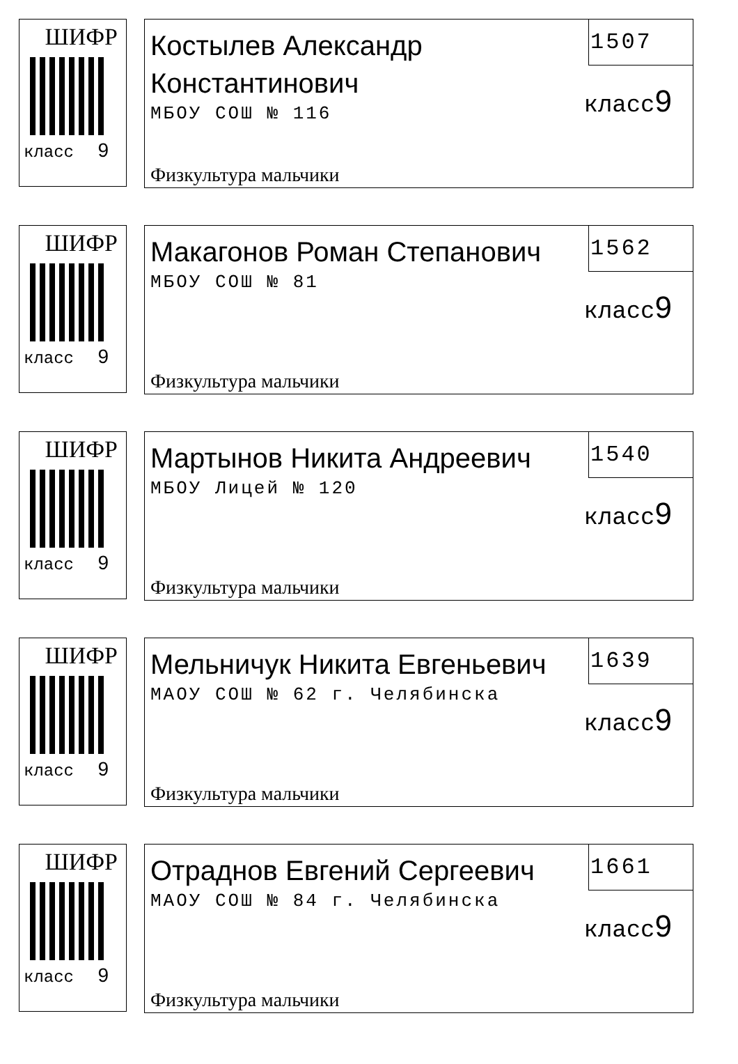ШИФР
класс 9
Костылев Александр Константинович
МБОУ СОШ № 116
1507
класс9
Физкультура мальчики
ШИФР
класс 9
Макагонов Роман Степанович
МБОУ СОШ № 81
1562
класс9
Физкультура мальчики
ШИФР
класс 9
Мартынов Никита Андреевич
МБОУ Лицей № 120
1540
класс9
Физкультура мальчики
ШИФР
класс 9
Мельничук Никита Евгеньевич
МАОУ СОШ № 62 г. Челябинска
1639
класс9
Физкультура мальчики
ШИФР
класс 9
Отраднов Евгений Сергеевич
МАОУ СОШ № 84 г. Челябинска
1661
класс9
Физкультура мальчики